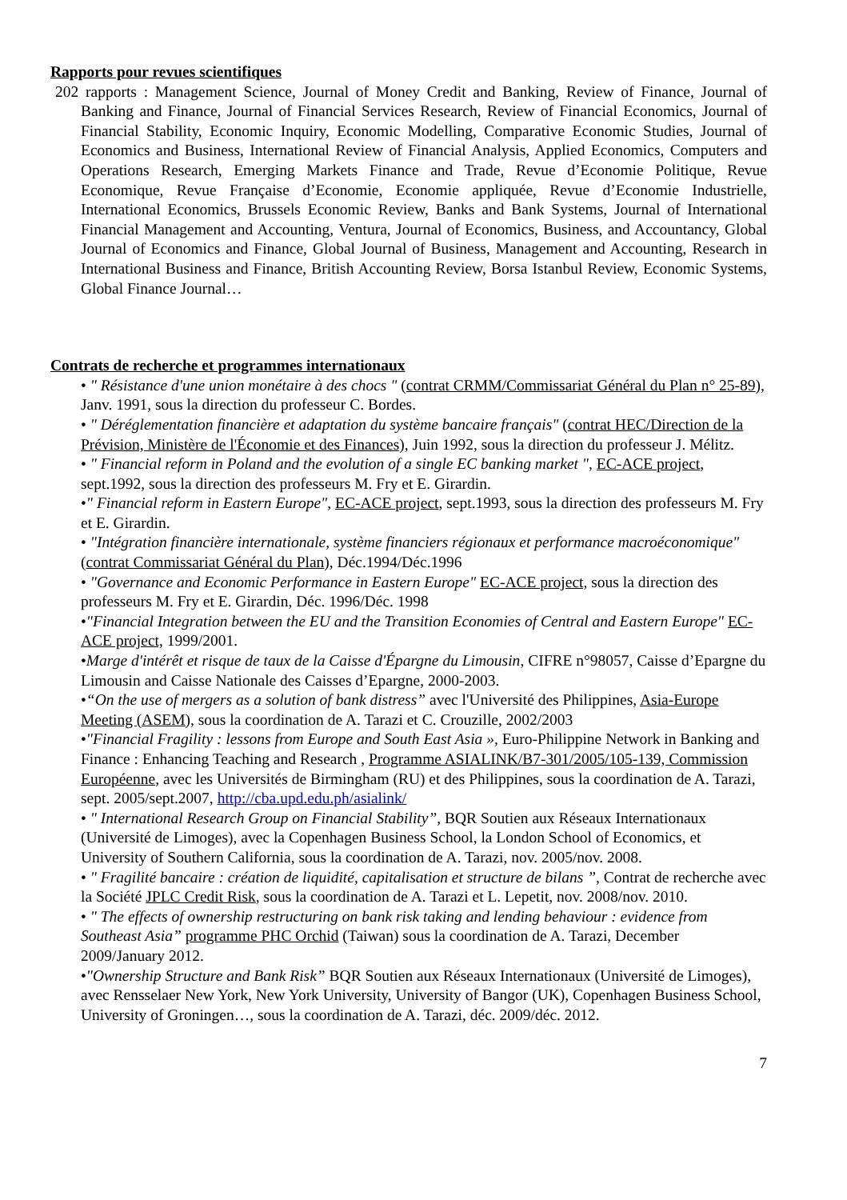Rapports pour revues scientifiques
202 rapports : Management Science, Journal of Money Credit and Banking, Review of Finance, Journal of Banking and Finance, Journal of Financial Services Research, Review of Financial Economics, Journal of Financial Stability, Economic Inquiry, Economic Modelling, Comparative Economic Studies, Journal of Economics and Business, International Review of Financial Analysis, Applied Economics, Computers and Operations Research, Emerging Markets Finance and Trade, Revue d’Economie Politique, Revue Economique, Revue Française d’Economie, Economie appliquée, Revue d’Economie Industrielle, International Economics, Brussels Economic Review, Banks and Bank Systems, Journal of International Financial Management and Accounting, Ventura, Journal of Economics, Business, and Accountancy, Global Journal of Economics and Finance, Global Journal of Business, Management and Accounting, Research in International Business and Finance, British Accounting Review, Borsa Istanbul Review, Economic Systems, Global Finance Journal…
Contrats de recherche et programmes internationaux
• " Résistance d'une union monétaire à des chocs " (contrat CRMM/Commissariat Général du Plan n° 25-89), Janv. 1991, sous la direction du professeur C. Bordes.
• " Déréglementation financière et adaptation du système bancaire français" (contrat HEC/Direction de la Prévision, Ministère de l'Économie et des Finances), Juin 1992, sous la direction du professeur J. Mélitz.
• " Financial reform in Poland and the evolution of a single EC banking market ", EC-ACE project, sept.1992, sous la direction des professeurs M. Fry et E. Girardin.
•" Financial reform in Eastern Europe", EC-ACE project, sept.1993, sous la direction des professeurs M. Fry et E. Girardin.
• "Intégration financière internationale, système financiers régionaux et performance macroéconomique" (contrat Commissariat Général du Plan), Déc.1994/Déc.1996
• "Governance and Economic Performance in Eastern Europe" EC-ACE project, sous la direction des professeurs M. Fry et E. Girardin, Déc. 1996/Déc. 1998
•"Financial Integration between the EU and the Transition Economies of Central and Eastern Europe" EC-ACE project, 1999/2001.
•Marge d'intérêt et risque de taux de la Caisse d'Épargne du Limousin, CIFRE n°98057, Caisse d’Epargne du Limousin and Caisse Nationale des Caisses d’Epargne, 2000-2003.
•“On the use of mergers as a solution of bank distress” avec l'Université des Philippines, Asia-Europe Meeting (ASEM), sous la coordination de A. Tarazi et C. Crouzille, 2002/2003
•"Financial Fragility : lessons from Europe and South East Asia », Euro-Philippine Network in Banking and Finance : Enhancing Teaching and Research , Programme ASIALINK/B7-301/2005/105-139, Commission Européenne, avec les Universités de Birmingham (RU) et des Philippines, sous la coordination de A. Tarazi, sept. 2005/sept.2007, http://cba.upd.edu.ph/asialink/
• " International Research Group on Financial Stability”, BQR Soutien aux Réseaux Internationaux (Université de Limoges), avec la Copenhagen Business School, la London School of Economics, et University of Southern California, sous la coordination de A. Tarazi, nov. 2005/nov. 2008.
• " Fragilité bancaire : création de liquidité, capitalisation et structure de bilans ”, Contrat de recherche avec la Société JPLC Credit Risk, sous la coordination de A. Tarazi et L. Lepetit, nov. 2008/nov. 2010.
• " The effects of ownership restructuring on bank risk taking and lending behaviour : evidence from Southeast Asia” programme PHC Orchid (Taiwan) sous la coordination de A. Tarazi, December 2009/January 2012.
•"Ownership Structure and Bank Risk” BQR Soutien aux Réseaux Internationaux (Université de Limoges), avec Rensselaer New York, New York University, University of Bangor (UK), Copenhagen Business School, University of Groningen…, sous la coordination de A. Tarazi, déc. 2009/déc. 2012.
7